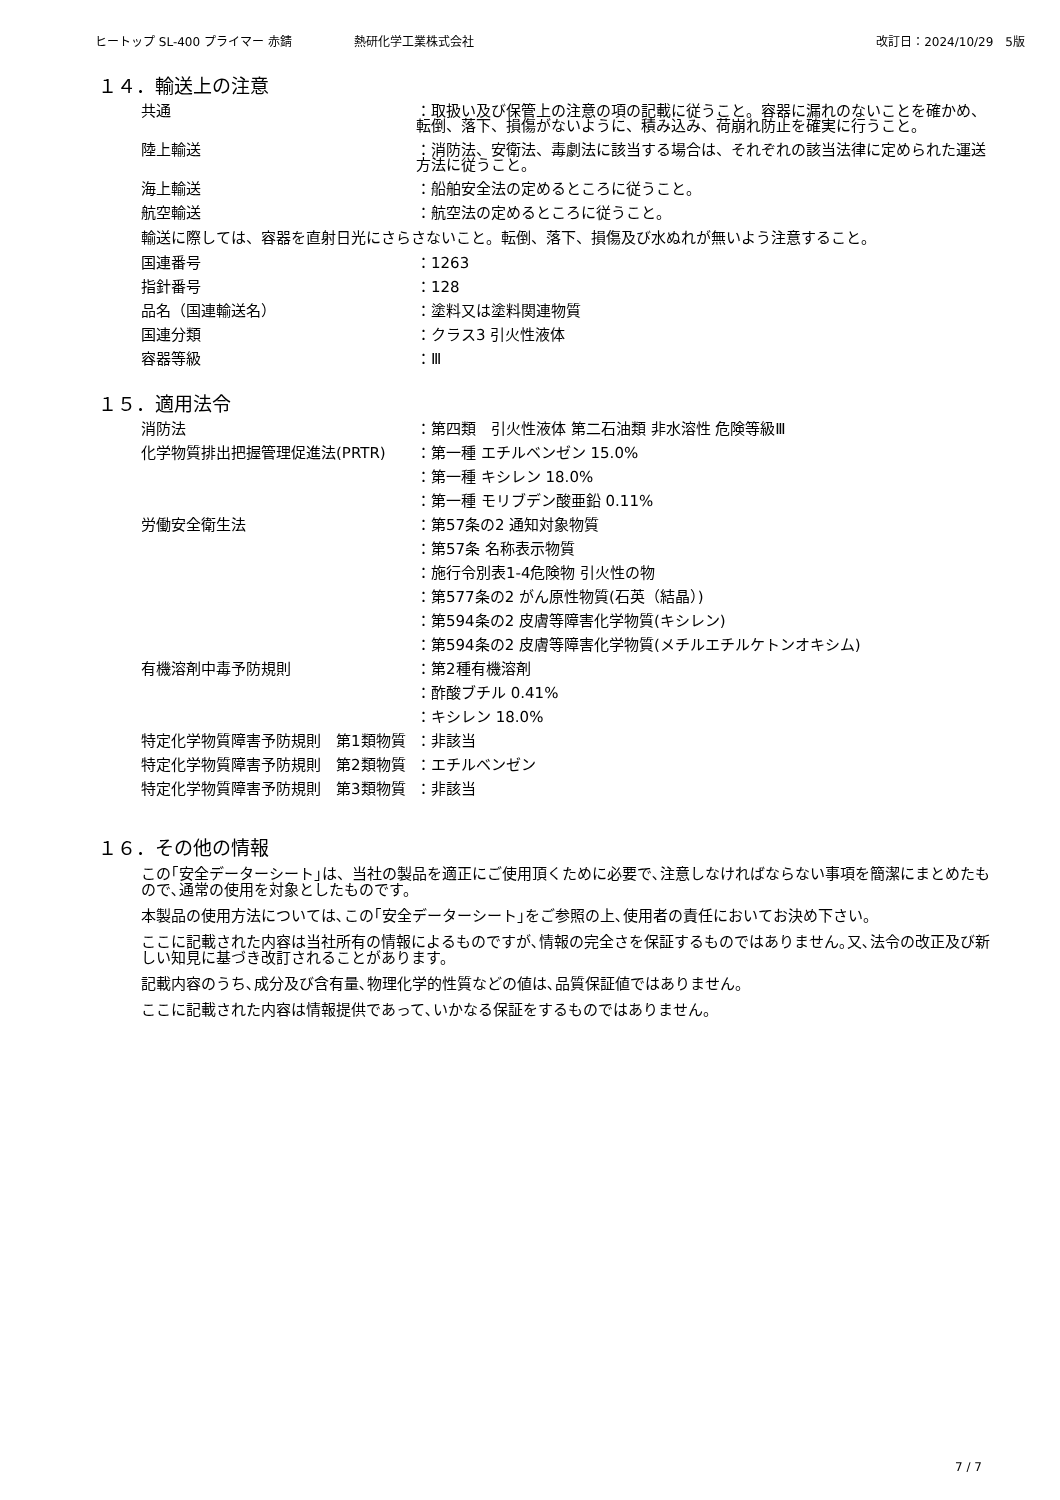ヒートップ SL-400 プライマー 赤錆 熱研化学工業株式会社 改訂日：2024/10/29　5版
１４．輸送上の注意
共通 ：取扱い及び保管上の注意の項の記載に従うこと。容器に漏れのないことを確かめ、転倒、落下、損傷がないように、積み込み、荷崩れ防止を確実に行うこと。
陸上輸送 ：消防法、安衛法、毒劇法に該当する場合は、それぞれの該当法律に定められた運送方法に従うこと。
海上輸送 ：船舶安全法の定めるところに従うこと。
航空輸送 ：航空法の定めるところに従うこと。
輸送に際しては、容器を直射日光にさらさないこと。転倒、落下、損傷及び水ぬれが無いよう注意すること。
国連番号 ：1263
指針番号 ：128
品名（国連輸送名） ：塗料又は塗料関連物質
国連分類 ：クラス3 引火性液体
容器等級 ：Ⅲ
１５．適用法令
消防法 ：第四類　引火性液体 第二石油類 非水溶性 危険等級Ⅲ
化学物質排出把握管理促進法(PRTR) ：第一種 エチルベンゼン 15.0%
：第一種 キシレン 18.0%
：第一種 モリブデン酸亜鉛 0.11%
労働安全衛生法 ：第57条の2 通知対象物質
：第57条 名称表示物質
：施行令別表1-4危険物 引火性の物
：第577条の2 がん原性物質(石英（結晶）)
：第594条の2 皮膚等障害化学物質(キシレン)
：第594条の2 皮膚等障害化学物質(メチルエチルケトンオキシム)
有機溶剤中毒予防規則 ：第2種有機溶剤
：酢酸ブチル 0.41%
：キシレン 18.0%
特定化学物質障害予防規則　第1類物質 ：非該当
特定化学物質障害予防規則　第2類物質 ：エチルベンゼン
特定化学物質障害予防規則　第3類物質 ：非該当
１６．その他の情報
この｢安全データーシート｣は、当社の製品を適正にご使用頂くために必要で､注意しなければならない事項を簡潔にまとめたもので､通常の使用を対象としたものです。
本製品の使用方法については､この｢安全データーシート｣をご参照の上､使用者の責任においてお決め下さい。
ここに記載された内容は当社所有の情報によるものですが､情報の完全さを保証するものではありません｡又､法令の改正及び新しい知見に基づき改訂されることがあります。
記載内容のうち､成分及び含有量､物理化学的性質などの値は､品質保証値ではありません。
ここに記載された内容は情報提供であって､いかなる保証をするものではありません。
7 / 7